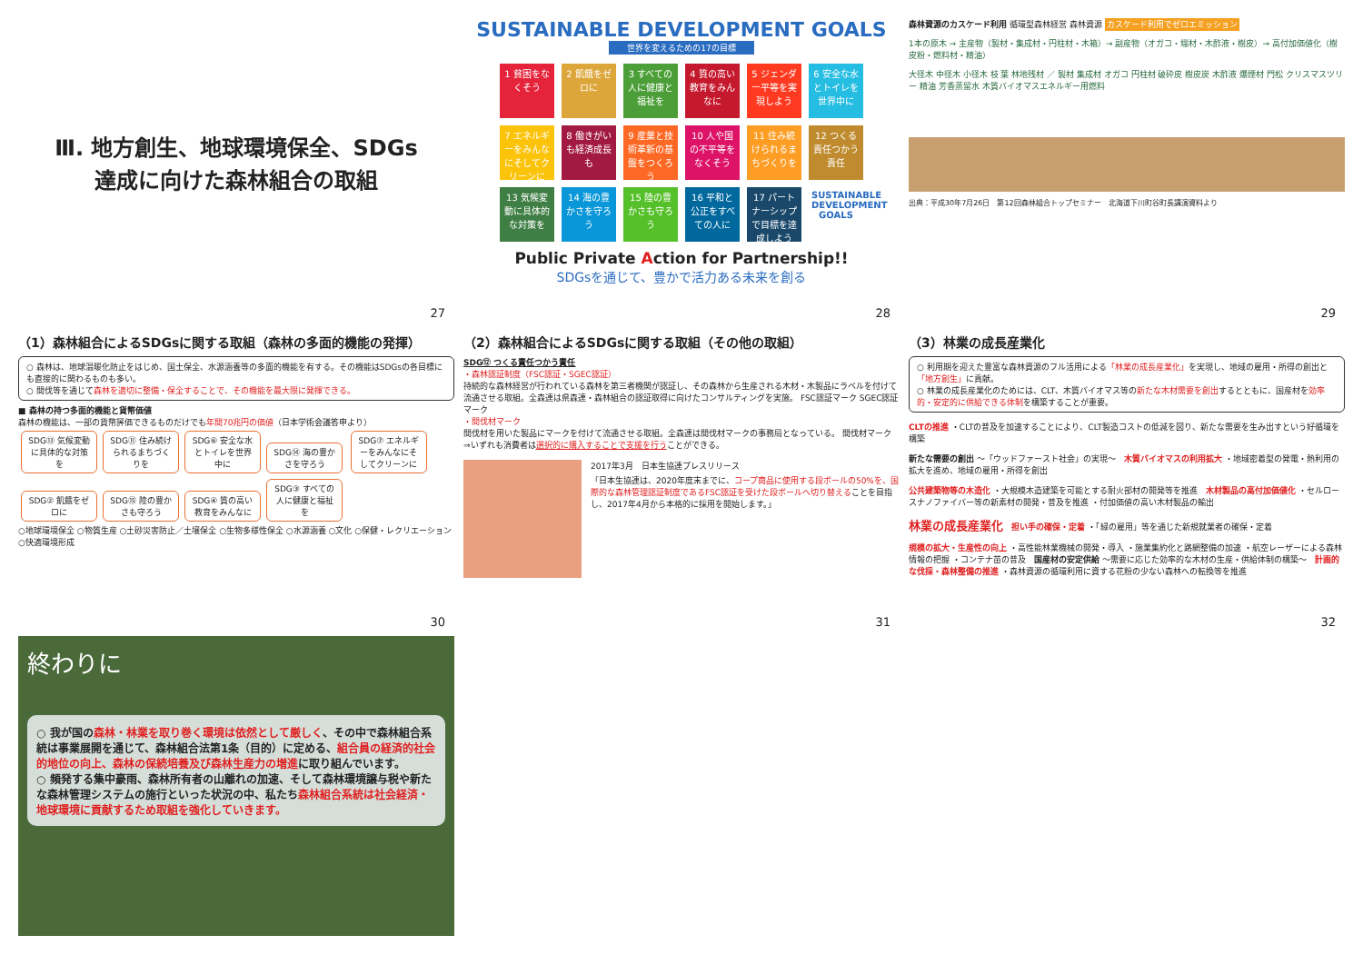Ⅲ. 地方創生、地球環境保全、SDGs
達成に向けた森林組合の取組
27
SUSTAINABLE DEVELOPMENT GOALS
世界を変えるための17の目標
1 貧困をなくそう
2 飢餓をゼロに
3 すべての人に健康と福祉を
4 質の高い教育をみんなに
5 ジェンダー平等を実現しよう
6 安全な水とトイレを世界中に
7 エネルギーをみんなにそしてクリーンに
8 働きがいも経済成長も
9 産業と技術革新の基盤をつくろう
10 人や国の不平等をなくそう
11 住み続けられるまちづくりを
12 つくる責任つかう責任
13 気候変動に具体的な対策を
14 海の豊かさを守ろう
15 陸の豊かさも守ろう
16 平和と公正をすべての人に
17 パートナーシップで目標を達成しよう
SUSTAINABLE DEVELOPMENT GOALS
Public Private Action for Partnership!!
SDGsを通じて、豊かで活力ある未来を創る
28
森林資源のカスケード利用 循環型森林経営 森林資源 カスケード利用でゼロエミッション
1本の原木 → 主産物（製材・集成材・円柱材・木箱）→ 副産物（オガコ・端材・木酢液・樹皮）→ 高付加価値化（樹皮粉・燃料材・精油）
大径木 中径木 小径木 枝 葉 林地残材 ／ 製材 集成材 オガコ 円柱材 破砕皮 樹皮炭 木酢液 爆煙材 門松 クリスマスツリー 精油 芳香蒸留水 木質バイオマスエネルギー用燃料
出典：平成30年7月26日　第12回森林組合トップセミナー　北海道下川町谷町長講演資料より
29
（1）森林組合によるSDGsに関する取組（森林の多面的機能の発揮）
○ 森林は、地球温暖化防止をはじめ、国土保全、水源涵養等の多面的機能を有する。その機能はSDGsの各目標にも直接的に関わるものも多い。
○ 間伐等を通じて森林を適切に整備・保全することで、その機能を最大限に発揮できる。
■ 森林の持つ多面的機能と貨幣価値
森林の機能は、一部の貨幣評価できるものだけでも年間70兆円の価値（日本学術会議答申より）
SDG⑬ 気候変動に具体的な対策を SDG⑪ 住み続けられるまちづくりを SDG⑥ 安全な水とトイレを世界中に SDG⑭ 海の豊かさを守ろう SDG⑦ エネルギーをみんなにそしてクリーンに SDG② 飢餓をゼロに SDG⑮ 陸の豊かさも守ろう SDG④ 質の高い教育をみんなに SDG③ すべての人に健康と福祉を
○地球環境保全 ○物質生産 ○土砂災害防止／土壌保全 ○生物多様性保全 ○水源涵養 ○文化 ○保健・レクリエーション ○快適環境形成
30
（2）森林組合によるSDGsに関する取組（その他の取組）
SDG⑫ つくる責任つかう責任
・森林認証制度（FSC認証・SGEC認証）
持続的な森林経営が行われている森林を第三者機関が認証し、その森林から生産される木材・木製品にラベルを付けて流通させる取組。全森連は県森連・森林組合の認証取得に向けたコンサルティングを実施。 FSC認証マーク SGEC認証マーク
・間伐材マーク
間伐材を用いた製品にマークを付けて流通させる取組。全森連は間伐材マークの事務局となっている。 間伐材マーク
⇒いずれも消費者は選択的に購入することで支援を行うことができる。
2017年3月　日本生協連プレスリリース
「日本生協連は、2020年度末までに、コープ商品に使用する段ボールの50%を、国際的な森林管理認証制度であるFSC認証を受けた段ボールへ切り替えることを目指し、2017年4月から本格的に採用を開始します。」
31
（3）林業の成長産業化
○ 利用期を迎えた豊富な森林資源のフル活用による「林業の成長産業化」を実現し、地域の雇用・所得の創出と「地方創生」に貢献。
○ 林業の成長産業化のためには、CLT、木質バイオマス等の新たな木材需要を創出するとともに、国産材を効率的・安定的に供給できる体制を構築することが重要。
CLTの推進 ・CLTの普及を加速することにより、CLT製造コストの低減を図り、新たな需要を生み出すという好循環を構築
新たな需要の創出 ～「ウッドファースト社会」の実現～　木質バイオマスの利用拡大 ・地域密着型の発電・熱利用の拡大を進め、地域の雇用・所得を創出
公共建築物等の木造化 ・大規模木造建築を可能とする耐火部材の開発等を推進　木材製品の高付加価値化 ・セルロースナノファイバー等の新素材の開発・普及を推進 ・付加価値の高い木材製品の輸出
林業の成長産業化　担い手の確保・定着 ・「緑の雇用」等を通じた新規就業者の確保・定着
規模の拡大・生産性の向上 ・高性能林業機械の開発・導入 ・施業集約化と路網整備の加速 ・航空レーザーによる森林情報の把握 ・コンテナ苗の普及　国産材の安定供給 ～需要に応じた効率的な木材の生産・供給体制の構築～　計画的な伐採・森林整備の推進 ・森林資源の循環利用に資する花粉の少ない森林への転換等を推進
32
終わりに
○ 我が国の森林・林業を取り巻く環境は依然として厳しく、その中で森林組合系統は事業展開を通じて、森林組合法第1条（目的）に定める、組合員の経済的社会的地位の向上、森林の保続培養及び森林生産力の増進に取り組んでいます。
○ 頻発する集中豪雨、森林所有者の山離れの加速、そして森林環境譲与税や新たな森林管理システムの施行といった状況の中、私たち森林組合系統は社会経済・地球環境に貢献するため取組を強化していきます。